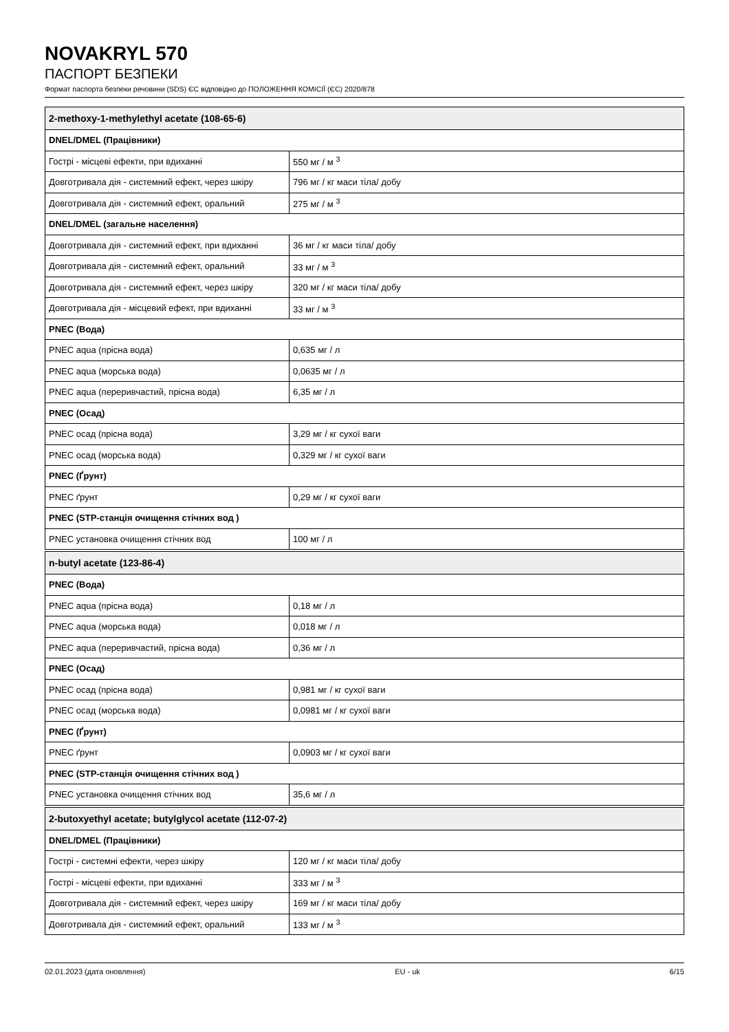NOVAKRYL 570
ПАСПОРТ БЕЗПЕКИ
Формат паспорта безпеки речовини (SDS) ЄС відповідно до ПОЛОЖЕННЯ КОМІСІЇ (ЄС) 2020/878
| 2-methoxy-1-methylethyl acetate (108-65-6) | |
| --- | --- |
| DNEL/DMEL (Працівники) | |
| Гострі - місцеві ефекти, при вдиханні | 550 мг / м <sup>3</sup> |
| Довготривала дія - системний ефект, через шкіру | 796 мг / кг маси тіла/ добу |
| Довготривала дія - системний ефект, оральний | 275 мг / м <sup>3</sup> |
| DNEL/DMEL (загальне населення) | |
| Довготривала дія - системний ефект, при вдиханні | 36 мг / кг маси тіла/ добу |
| Довготривала дія - системний ефект, оральний | 33 мг / м <sup>3</sup> |
| Довготривала дія - системний ефект, через шкіру | 320 мг / кг маси тіла/ добу |
| Довготривала дія - місцевий ефект, при вдиханні | 33 мг / м <sup>3</sup> |
| PNEC (Вода) | |
| PNEC aqua (прісна вода) | 0,635 мг / л |
| PNEC aqua (морська вода) | 0,0635 мг / л |
| PNEC aqua (переривчастий, прісна вода) | 6,35 мг / л |
| PNEC (Осад) | |
| PNEC осад (прісна вода) | 3,29 мг / кг сухої ваги |
| PNEC осад (морська вода) | 0,329 мг / кг сухої ваги |
| PNEC (Ґрунт) | |
| PNEC ґрунт | 0,29 мг / кг сухої ваги |
| PNEC (STP-станція очищення стічних вод ) | |
| PNEC установка очищення стічних вод | 100 мг / л |
| n-butyl acetate (123-86-4) | |
| --- | --- |
| PNEC (Вода) | |
| PNEC aqua (прісна вода) | 0,18 мг / л |
| PNEC aqua (морська вода) | 0,018 мг / л |
| PNEC aqua (переривчастий, прісна вода) | 0,36 мг / л |
| PNEC (Осад) | |
| PNEC осад (прісна вода) | 0,981 мг / кг сухої ваги |
| PNEC осад (морська вода) | 0,0981 мг / кг сухої ваги |
| PNEC (Ґрунт) | |
| PNEC ґрунт | 0,0903 мг / кг сухої ваги |
| PNEC (STP-станція очищення стічних вод ) | |
| PNEC установка очищення стічних вод | 35,6 мг / л |
| 2-butoxyethyl acetate; butylglycol acetate (112-07-2) | |
| --- | --- |
| DNEL/DMEL (Працівники) | |
| Гострі - системні ефекти, через шкіру | 120 мг / кг маси тіла/ добу |
| Гострі - місцеві ефекти, при вдиханні | 333 мг / м <sup>3</sup> |
| Довготривала дія - системний ефект, через шкіру | 169 мг / кг маси тіла/ добу |
| Довготривала дія - системний ефект, оральний | 133 мг / м <sup>3</sup> |
02.01.2023 (дата оновлення) EU - uk 6/15